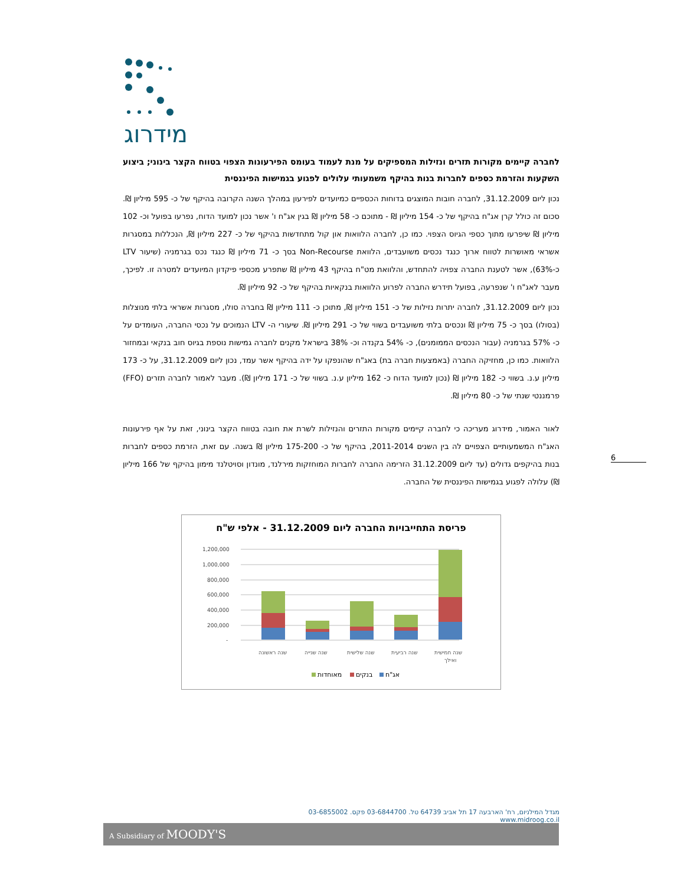מידרוג
לחברה קיימים מקורות תזרים ונזילות המספיקים על מנת לעמוד בעומס הפירעונות הצפוי בטווח הקצר בינוני; ביצוע השקעות והזרמת כספים לחברות בנות בהיקף משמעותי עלולים לפגוע בגמישות הפיננסית
נכון ליום 31.12.2009, לחברה חובות המוצגים בדוחות הכספיים כמיועדים לפירעון במהלך השנה הקרובה בהיקף של כ- 595 מיליון ₪. סכום זה כולל קרן אג"ח בהיקף של כ- 154 מיליון ₪ - מתוכם כ- 58 מיליון ₪ בגין אג"ח ו' אשר נכון למועד הדוח, נפרעו בפועל וכ- 102 מיליון ₪ שיפרעו מתוך כספי הגיוס הצפוי. כמו כן, לחברה הלוואות און קול מתחדשות בהיקף של כ- 227 מיליון ₪, הנכללות במסגרות אשראי מאושרות לטווח ארוך כנגד נכסים משועבדים, הלוואת Non-Recourse בסך כ- 71 מיליון ₪ כנגד נכס בגרמניה (שיעור LTV כ-63%), אשר לטענת החברה צפויה להתחדש, והלוואת מט"ח בהיקף 43 מיליון ₪ שתפרע מכספי פיקדון המיועדים למטרה זו. לפיכך, מעבר לאג"ח ו' שנפרעה, בפועל תידרש החברה לפרוע הלוואות בנקאיות בהיקף של כ- 92 מיליון ₪.
נכון ליום 31.12.2009, לחברה יתרות נזילות של כ- 151 מיליון ₪, מתוכן כ- 111 מיליון ₪ בחברה סולו, מסגרות אשראי בלתי מנוצלות (בסולו) בסך כ- 75 מיליון ₪ ונכסים בלתי משועבדים בשווי של כ- 291 מיליון ₪. שיעורי ה- LTV הנמוכים על נכסי החברה, העומדים על כ- 57% בגרמניה (עבור הנכסים הממומנים), כ- 54% בקנדה וכ- 38% בישראל מקנים לחברה גמישות נוספת בגיוס חוב בנקאי ובמחזור הלוואות. כמו כן, מחזיקה החברה (באמצעות חברה בת) באג"ח שהונפקו על ידה בהיקף אשר עמד, נכון ליום 31.12.2009, על כ- 173 מיליון ע.נ. בשווי כ- 182 מיליון ₪ (נכון למועד הדוח כ- 162 מיליון ע.נ. בשווי של כ- 171 מיליון ₪). מעבר לאמור לחברה תזרים (FFO) פרמננטי שנתי של כ- 80 מיליון ₪.
לאור האמור, מידרוג מעריכה כי לחברה קיימים מקורות התזרים והנזילות לשרת את חובה בטווח הקצר בינוני, זאת על אף פירעונות האג"ח המשמעותיים הצפויים לה בין השנים 2011-2014, בהיקף של כ- 175-200 מיליון ₪ בשנה. עם זאת, הזרמת כספים לחברות בנות בהיקפים גדולים (עד ליום 31.12.2009 הזרימה החברה לחברות המוחזקות מירלנד, מונדון וסויטלנד מימון בהיקף של 166 מיליון ₪) עלולה לפגוע בגמישות הפיננסית של החברה.
פריסת התחייבויות החברה ליום 31.12.2009 - אלפי ש"ח
1,200,000
1,000,000
800,000
600,000
400,000
200,000
-
שנה ראשונה
שנה שנייה
שנה שלישית
שנה רביעית
שנה חמישית
ואילך
מאוחדות
בנקים
אג"ח
6
מגדל המילניום, רח' הארבעה 17 תל אביב 64739 טל. 03-6844700 פקס. 03-6855002 www.midroog.co.il
A Subsidiary of MOODY'S